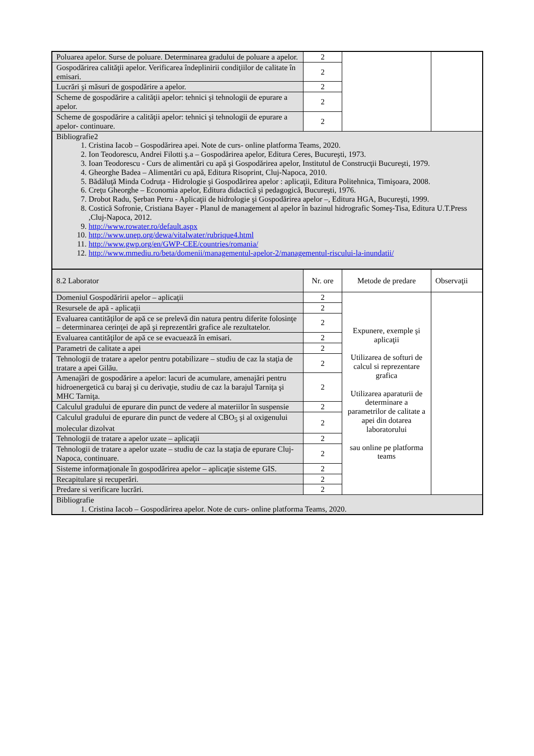| Poluarea apelor. Surse de poluare. Determinarea gradului de poluare a apelor. | 2 | | |
| Gospodărirea calităţii apelor. Verificarea îndeplinirii condiţiilor de calitate în emisari. | 2 | | |
| Lucrări şi măsuri de gospodărire a apelor. | 2 | | |
| Scheme de gospodărire a calităţii apelor: tehnici şi tehnologii de epurare a apelor. | 2 | | |
| Scheme de gospodărire a calităţii apelor: tehnici şi tehnologii de epurare a apelor- continuare. | 2 | | |
| Bibliografie2 1. Cristina Iacob – Gospodărirea apei. Note de curs- online platforma Teams, 2020. 2. Ion Teodorescu, Andrei Filotti ş.a – Gospodărirea apelor, Editura Ceres, Bucureşti, 1973. 3. Ioan Teodorescu - Curs de alimentări cu apă şi Gospodărirea apelor, Institutul de Construcţii Bucureşti, 1979. 4. Gheorghe Badea – Alimentări cu apă, Editura Risoprint, Cluj-Napoca, 2010. 5. Bădăluţă Minda Codruţa - Hidrologie şi Gospodărirea apelor : aplicaţii, Editura Politehnica, Timişoara, 2008. 6. Creţu Gheorghe – Economia apelor, Editura didactică şi pedagogică, Bucureşti, 1976. 7. Drobot Radu, Şerban Petru - Aplicaţii de hidrologie şi Gospodărirea apelor –, Editura HGA, Bucureşti, 1999. 8. Costică Sofronie, Cristiana Bayer - Planul de management al apelor în bazinul hidrografic Someş-Tisa, Editura U.T.Press ,Cluj-Napoca, 2012. 9. http://www.rowater.ro/default.aspx 10. http://www.unep.org/dewa/vitalwater/rubrique4.html 11. http://www.gwp.org/en/GWP-CEE/countries/romania/ 12. http://www.mmediu.ro/beta/domenii/managementul-apelor-2/managementul-riscului-la-inundatii/ | | | |
| 8.2 Laborator | Nr. ore | Metode de predare | Observaţii |
| Domeniul Gospodăririi apelor – aplicaţii | 2 | Expunere, exemple şi aplicaţii Utilizarea de softuri de calcul si reprezentare grafica Utilizarea aparaturii de determinare a parametrilor de calitate a apei din dotarea laboratorului sau online pe platforma teams | |
| Resursele de apă - aplicaţii | 2 | | |
| Evaluarea cantităţilor de apă ce se prelevă din natura pentru diferite folosinţe – determinarea cerinţei de apă şi reprezentări grafice ale rezultatelor. | 2 | | |
| Evaluarea cantităţilor de apă ce se evacuează în emisari. | 2 | | |
| Parametri de calitate a apei | 2 | | |
| Tehnologii de tratare a apelor pentru potabilizare – studiu de caz la staţia de tratare a apei Gilău. | 2 | | |
| Amenajări de gospodărire a apelor: lacuri de acumulare, amenajări pentru hidroenergetică cu baraj şi cu derivaţie, studiu de caz la barajul Tarniţa şi MHC Tarniţa. | 2 | | |
| Calculul gradului de epurare din punct de vedere al materiilor în suspensie | 2 | | |
| Calculul gradului de epurare din punct de vedere al CBO<sub>5</sub> şi al oxigenului molecular dizolvat | 2 | | |
| Tehnologii de tratare a apelor uzate – aplicaţii | 2 | | |
| Tehnologii de tratare a apelor uzate – studiu de caz la staţia de epurare Cluj-Napoca, continuare. | 2 | | |
| Sisteme informaţionale în gospodărirea apelor – aplicaţie sisteme GIS. | 2 | | |
| Recapitulare și recuperări. | 2 | | |
| Predare si verificare lucrări. | 2 | | |
| Bibliografie 1. Cristina Iacob – Gospodărirea apelor. Note de curs- online platforma Teams, 2020. | | | |